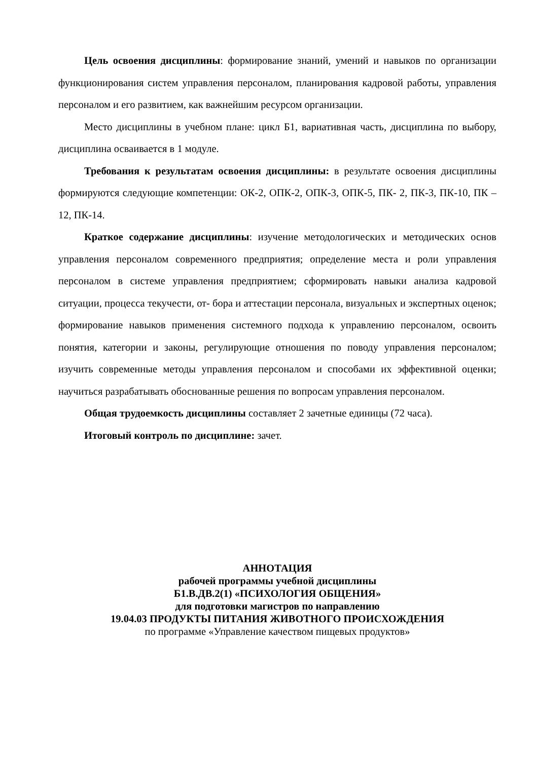Цель освоения дисциплины: формирование знаний, умений и навыков по организации функционирования систем управления персоналом, планирования кадровой работы, управления персоналом и его развитием, как важнейшим ресурсом организации.
Место дисциплины в учебном плане: цикл Б1, вариативная часть, дисциплина по выбору, дисциплина осваивается в 1 модуле.
Требования к результатам освоения дисциплины: в результате освоения дисциплины формируются следующие компетенции: ОК-2, ОПК-2, ОПК-3, ОПК-5, ПК- 2, ПК-3, ПК-10, ПК – 12, ПК-14.
Краткое содержание дисциплины: изучение методологических и методических основ управления персоналом современного предприятия; определение места и роли управления персоналом в системе управления предприятием; сформировать навыки анализа кадровой ситуации, процесса текучести, от- бора и аттестации персонала, визуальных и экспертных оценок; формирование навыков применения системного подхода к управлению персоналом, освоить понятия, категории и законы, регулирующие отношения по поводу управления персоналом; изучить современные методы управления персоналом и способами их эффективной оценки; научиться разрабатывать обоснованные решения по вопросам управления персоналом.
Общая трудоемкость дисциплины составляет 2 зачетные единицы (72 часа).
Итоговый контроль по дисциплине: зачет.
АННОТАЦИЯ
рабочей программы учебной дисциплины
Б1.В.ДВ.2(1) «ПСИХОЛОГИЯ ОБЩЕНИЯ»
для подготовки магистров по направлению
19.04.03 ПРОДУКТЫ ПИТАНИЯ ЖИВОТНОГО ПРОИСХОЖДЕНИЯ
по программе «Управление качеством пищевых продуктов»